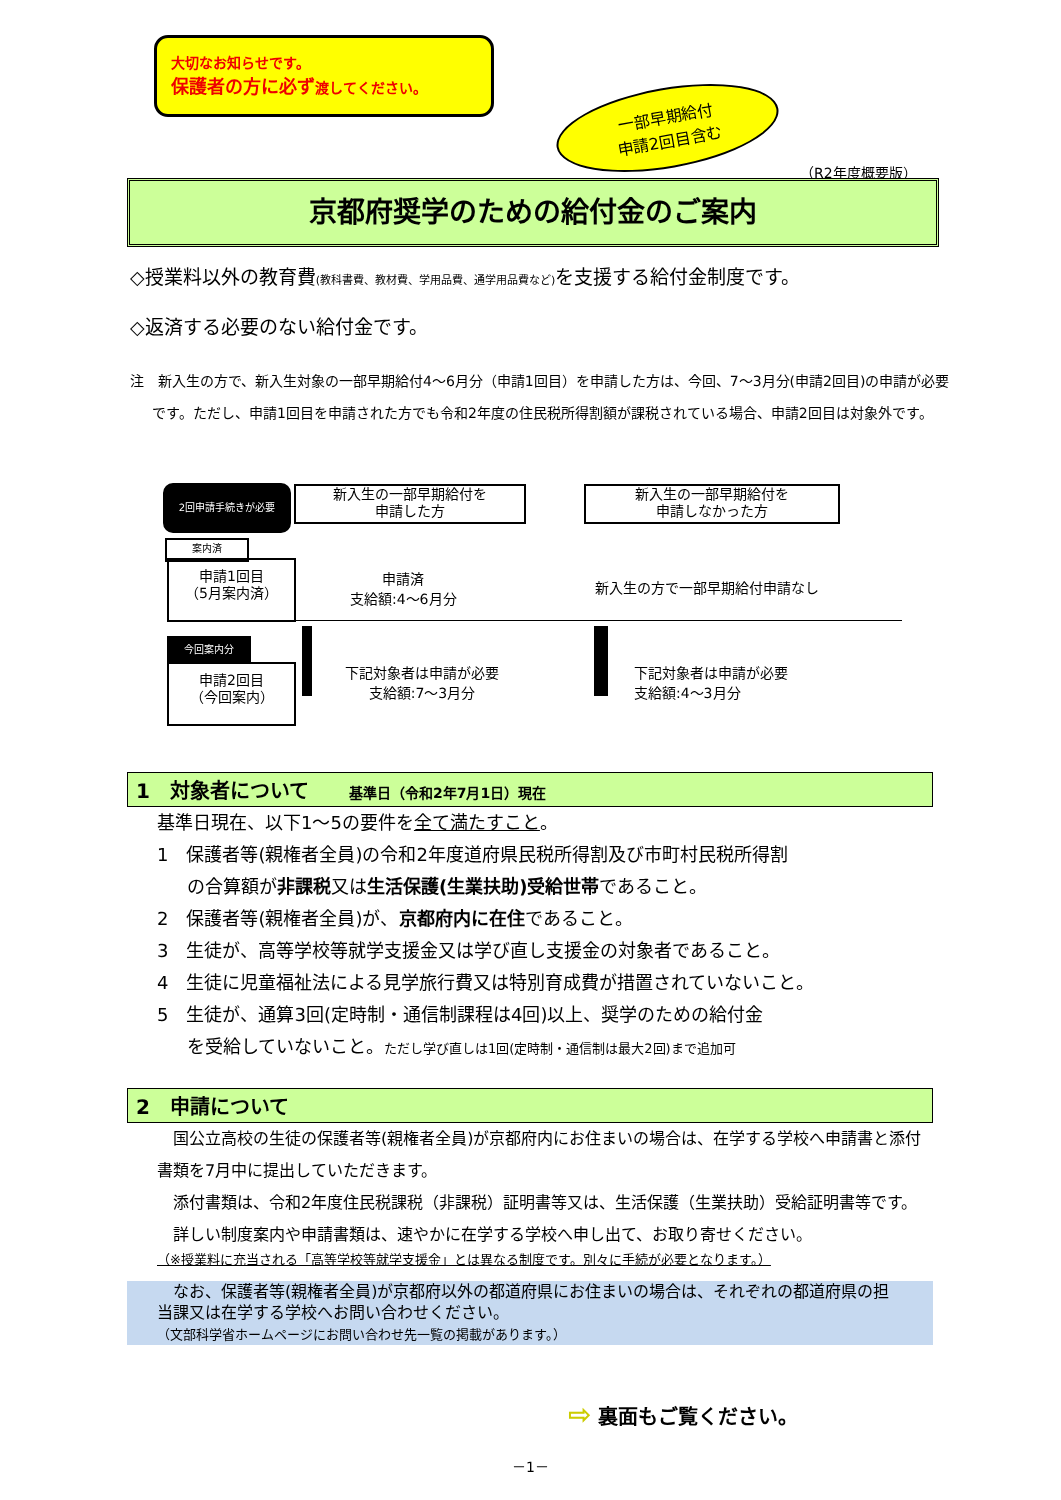大切なお知らせです。
保護者の方に必ず渡してください。
一部早期給付
申請2回目含む
（R2年度概要版）
京都府奨学のための給付金のご案内
◇授業料以外の教育費(教科書費、教材費、学用品費、通学用品費など) を支援する給付金制度です。
◇返済する必要のない給付金です。
注　新入生の方で、新入生対象の一部早期給付4～6月分（申請1回目）を申請した方は、今回、7～3月分(申請2回目)の申請が必要です。ただし、申請1回目を申請された方でも令和2年度の住民税所得割額が課税されている場合、申請2回目は対象外です。
2回申請手続きが必要
新入生の一部早期給付を
申請した方
新入生の一部早期給付を
申請しなかった方
案内済
申請1回目
（5月案内済）
申請済
支給額:4～6月分
新入生の方で一部早期給付申請なし
今回案内分
申請2回目
（今回案内）
下記対象者は申請が必要
支給額:7～3月分
下記対象者は申請が必要
支給額:4～3月分
1　対象者について　　基準日（令和2年7月1日）現在
基準日現在、以下1～5の要件を全て満たすこと。
1　保護者等(親権者全員)の令和2年度道府県民税所得割及び市町村民税所得割
の合算額が非課税又は生活保護(生業扶助)受給世帯であること。
2　保護者等(親権者全員)が、京都府内に在住であること。
3　生徒が、高等学校等就学支援金又は学び直し支援金の対象者であること。
4　生徒に児童福祉法による見学旅行費又は特別育成費が措置されていないこと。
5　生徒が、通算3回(定時制・通信制課程は4回)以上、奨学のための給付金
を受給していないこと。ただし学び直しは1回(定時制・通信制は最大2回)まで追加可
2　申請について
　国公立高校の生徒の保護者等(親権者全員)が京都府内にお住まいの場合は、在学する学校へ申請書と添付書類を7月中に提出していただきます。
　添付書類は、令和2年度住民税課税（非課税）証明書等又は、生活保護（生業扶助）受給証明書等です。
　詳しい制度案内や申請書類は、速やかに在学する学校へ申し出て、お取り寄せください。
（※授業料に充当される「高等学校等就学支援金」とは異なる制度です。別々に手続が必要となります。）
　なお、保護者等(親権者全員)が京都府以外の都道府県にお住まいの場合は、それぞれの都道府県の担当課又は在学する学校へお問い合わせください。
（文部科学省ホームページにお問い合わせ先一覧の掲載があります。）
⇨ 裏面もご覧ください。
－1－